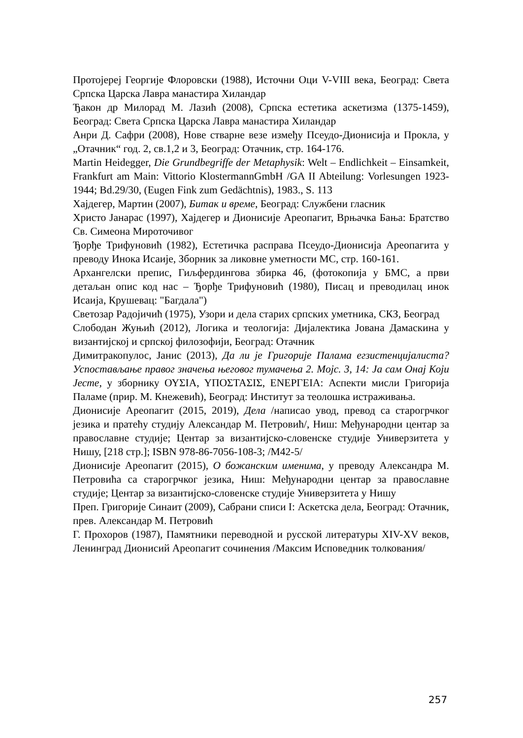Протојереј Георгије Флоровски (1988), Источни Оци V-VIII века, Београд: Света Српска Царска Лавра манастира Хиландар
Ђакон др Милорад М. Лазић (2008), Српска естетика аскетизма (1375-1459), Београд: Света Српска Царска Лавра манастира Хиландар
Анри Д. Сафри (2008), Нове стварне везе између Псеудо-Дионисија и Прокла, у „Отачник“ год. 2, св.1,2 и 3, Београд: Отачник, стр. 164-176.
Martin Heidegger, Die Grundbegriffe der Metaphysik: Welt – Endlichkeit – Einsamkeit, Frankfurt am Main: Vittorio KlostermannGmbH /GA II Abteilung: Vorlesungen 1923-1944; Bd.29/30, (Eugen Fink zum Gedächtnis), 1983., S. 113
Хајдегер, Мартин (2007), Битак и време, Београд: Службени гласник
Христо Јанарас (1997), Хајдегер и Дионисије Ареопагит, Врњачка Бања: Братство Св. Симеона Мироточивог
Ђорђе Трифуновић (1982), Естетичка расправа Псеудо-Дионисија Ареопагита у преводу Инока Исаије, Зборник за ликовне уметности МС, стр. 160-161.
Архангелски препис, Гиљфердингова збирка 46, (фотокопија у БМС, а први детаљан опис код нас – Ђорђе Трифуновић (1980), Писац и преводилац инок Исаија, Крушевац: "Багдала")
Светозар Радојичић (1975), Узори и дела старих српских уметника, СКЗ, Београд
Слободан Жуњић (2012), Логика и теологија: Дијалектика Јована Дамаскина у византијској и српској филозофији, Београд: Отачник
Димитракопулос, Јанис (2013), Да ли је Григорије Палама егзистенцијалиста? Успостављање правог значења његовог тумачења 2. Мојс. 3, 14: Ја сам Онај Који Јесте, у зборнику ΟΥΣΙΑ, ΥΠΟΣΤΑΣΙΣ, ΕΝΕΡΓΕΙΑ: Аспекти мисли Григорија Паламе (прир. М. Кнежевић), Београд: Институт за теолошка истраживања.
Дионисије Ареопагит (2015, 2019), Дела /написао увод, превод са старогрчког језика и пратећу студију Александар М. Петровић/, Ниш: Међународни центар за православне студије; Центар за византијско-словенске студије Универзитета у Нишу, [218 стр.]; ISBN 978-86-7056-108-3; /M42-5/
Дионисије Ареопагит (2015), О божанским именима, у преводу Александра М. Петровића са старогрчког језика, Ниш: Међународни центар за православне студије; Центар за византијско-словенске студије Универзитета у Нишу
Преп. Григорије Синаит (2009), Сабрани списи I: Аскетска дела, Београд: Отачник, прев. Александар М. Петровић
Г. Прохоров (1987), Памятники переводной и русской литературы XIV-XV веков, Ленинград Дионисий Ареопагит сочинения /Максим Исповедник толкования/
257